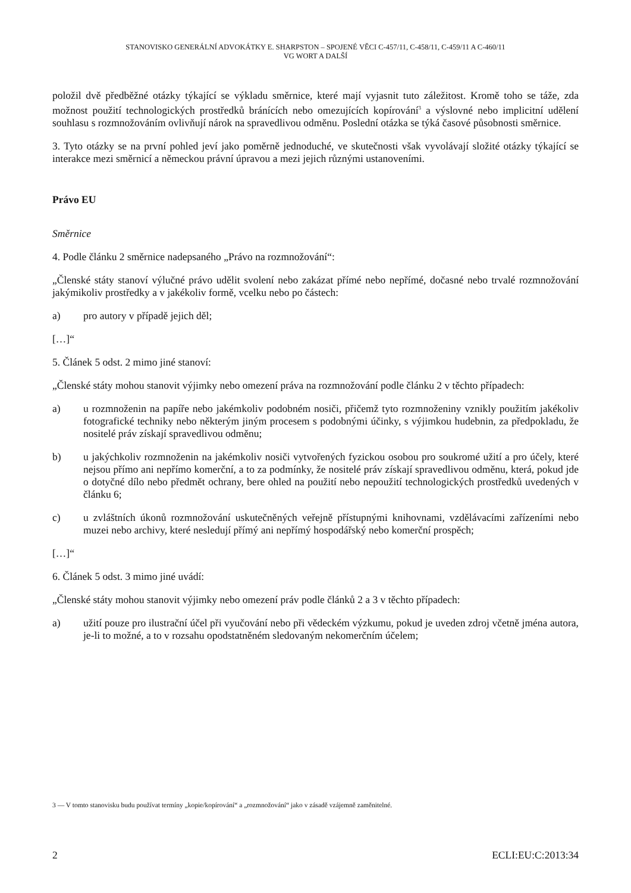STANOVISKO GENERÁLNÍ ADVOKÁTKY E. SHARPSTON – SPOJENÉ VĚCI C-457/11, C-458/11, C-459/11 A C-460/11
VG WORT A DALŠÍ
položil dvě předběžné otázky týkající se výkladu směrnice, které mají vyjasnit tuto záležitost. Kromě toho se táže, zda možnost použití technologických prostředků bránících nebo omezujících kopírování<sup>3</sup> a výslovné nebo implicitní udělení souhlasu s rozmnožováním ovlivňují nárok na spravedlivou odměnu. Poslední otázka se týká časové působnosti směrnice.
3. Tyto otázky se na první pohled jeví jako poměrně jednoduché, ve skutečnosti však vyvolávají složité otázky týkající se interakce mezi směrnicí a německou právní úpravou a mezi jejich různými ustanoveními.
Právo EU
Směrnice
4. Podle článku 2 směrnice nadepsaného „Právo na rozmnožování“:
„Členské státy stanoví výlučné právo udělit svolení nebo zakázat přímé nebo nepřímé, dočasné nebo trvalé rozmnožování jakýmikoliv prostředky a v jakékoliv formě, vcelku nebo po částech:
a) pro autory v případě jejich děl;
[…]“
5. Článek 5 odst. 2 mimo jiné stanoví:
„Členské státy mohou stanovit výjimky nebo omezení práva na rozmnožování podle článku 2 v těchto případech:
a) u rozmnoženin na papíře nebo jakémkoliv podobném nosiči, přičemž tyto rozmnoženiny vznikly použitím jakékoliv fotografické techniky nebo některým jiným procesem s podobnými účinky, s výjimkou hudebnin, za předpokladu, že nositelé práv získají spravedlivou odměnu;
b) u jakýchkoliv rozmnoženin na jakémkoliv nosiči vytvořených fyzickou osobou pro soukromé užití a pro účely, které nejsou přímo ani nepřímo komerční, a to za podmínky, že nositelé práv získají spravedlivou odměnu, která, pokud jde o dotyčné dílo nebo předmět ochrany, bere ohled na použití nebo nepoužití technologických prostředků uvedených v článku 6;
c) u zvláštních úkonů rozmnožování uskutečněných veřejně přístupnými knihovnami, vzdělávacími zařízeními nebo muzei nebo archivy, které nesledují přímý ani nepřímý hospodářský nebo komerční prospěch;
[…]“
6. Článek 5 odst. 3 mimo jiné uvádí:
„Členské státy mohou stanovit výjimky nebo omezení práv podle článků 2 a 3 v těchto případech:
a) užití pouze pro ilustrační účel při vyučování nebo při vědeckém výzkumu, pokud je uveden zdroj včetně jména autora, je-li to možné, a to v rozsahu opodstatněném sledovaným nekomerčním účelem;
3 — V tomto stanovisku budu používat termíny „kopie/kopírování“ a „rozmnožování“ jako v zásadě vzájemně zaměnitelné.
2 ECLI:EU:C:2013:34